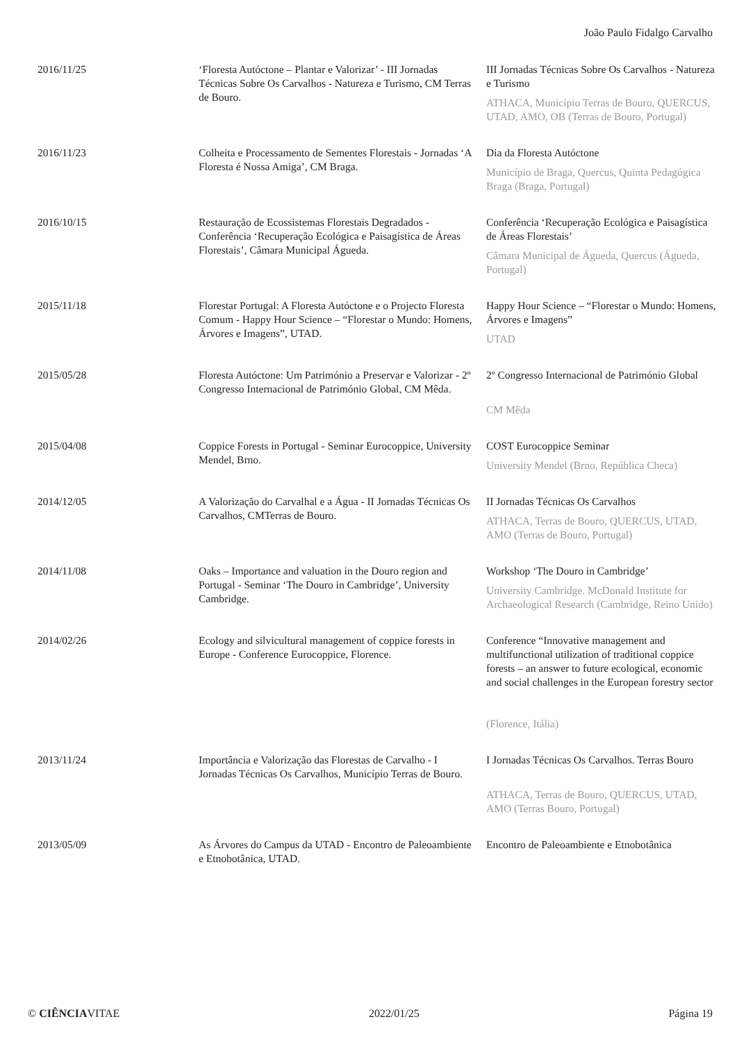João Paulo Fidalgo Carvalho
| 2016/11/25 | ‘Floresta Autóctone – Plantar e Valorizar’ - III Jornadas Técnicas Sobre Os Carvalhos - Natureza e Turismo, CM Terras de Bouro. | III Jornadas Técnicas Sobre Os Carvalhos - Natureza e Turismo ATHACA, Município Terras de Bouro, QUERCUS, UTAD, AMO, OB (Terras de Bouro, Portugal) |
| 2016/11/23 | Colheita e Processamento de Sementes Florestais - Jornadas ‘A Floresta é Nossa Amiga’, CM Braga. | Dia da Floresta Autóctone Município de Braga, Quercus, Quinta Pedagógica Braga (Braga, Portugal) |
| 2016/10/15 | Restauração de Ecossistemas Florestais Degradados - Conferência ‘Recuperação Ecológica e Paisagística de Áreas Florestais’, Câmara Municipal Águeda. | Conferência ‘Recuperação Ecológica e Paisagística de Áreas Florestais’ Câmara Municipal de Águeda, Quercus (Águeda, Portugal) |
| 2015/11/18 | Florestar Portugal: A Floresta Autóctone e o Projecto Floresta Comum - Happy Hour Science – “Florestar o Mundo: Homens, Árvores e Imagens”, UTAD. | Happy Hour Science – “Florestar o Mundo: Homens, Árvores e Imagens” UTAD |
| 2015/05/28 | Floresta Autóctone: Um Património a Preservar e Valorizar - 2º Congresso Internacional de Património Global, CM Mêda. | 2º Congresso Internacional de Património Global CM Mêda |
| 2015/04/08 | Coppice Forests in Portugal - Seminar Eurocoppice, University Mendel, Brno. | COST Eurocoppice Seminar University Mendel (Brno, República Checa) |
| 2014/12/05 | A Valorização do Carvalhal e a Água - II Jornadas Técnicas Os Carvalhos, CMTerras de Bouro. | II Jornadas Técnicas Os Carvalhos ATHACA, Terras de Bouro, QUERCUS, UTAD, AMO (Terras de Bouro, Portugal) |
| 2014/11/08 | Oaks – Importance and valuation in the Douro region and Portugal - Seminar ‘The Douro in Cambridge’, University Cambridge. | Workshop ‘The Douro in Cambridge’ University Cambridge. McDonald Institute for Archaeological Research (Cambridge, Reino Unido) |
| 2014/02/26 | Ecology and silvicultural management of coppice forests in Europe - Conference Eurocoppice, Florence. | Conference “Innovative management and multifunctional utilization of traditional coppice forests – an answer to future ecological, economic and social challenges in the European forestry sector (Florence, Itália) |
| 2013/11/24 | Importância e Valorização das Florestas de Carvalho - I Jornadas Técnicas Os Carvalhos, Município Terras de Bouro. | I Jornadas Técnicas Os Carvalhos. Terras Bouro ATHACA, Terras de Bouro, QUERCUS, UTAD, AMO (Terras Bouro, Portugal) |
| 2013/05/09 | As Árvores do Campus da UTAD - Encontro de Paleoambiente e Etnobotânica, UTAD. | Encontro de Paleoambiente e Etnobotânica |
© CIÊNCIAVITAE 2022/01/25 Página 19